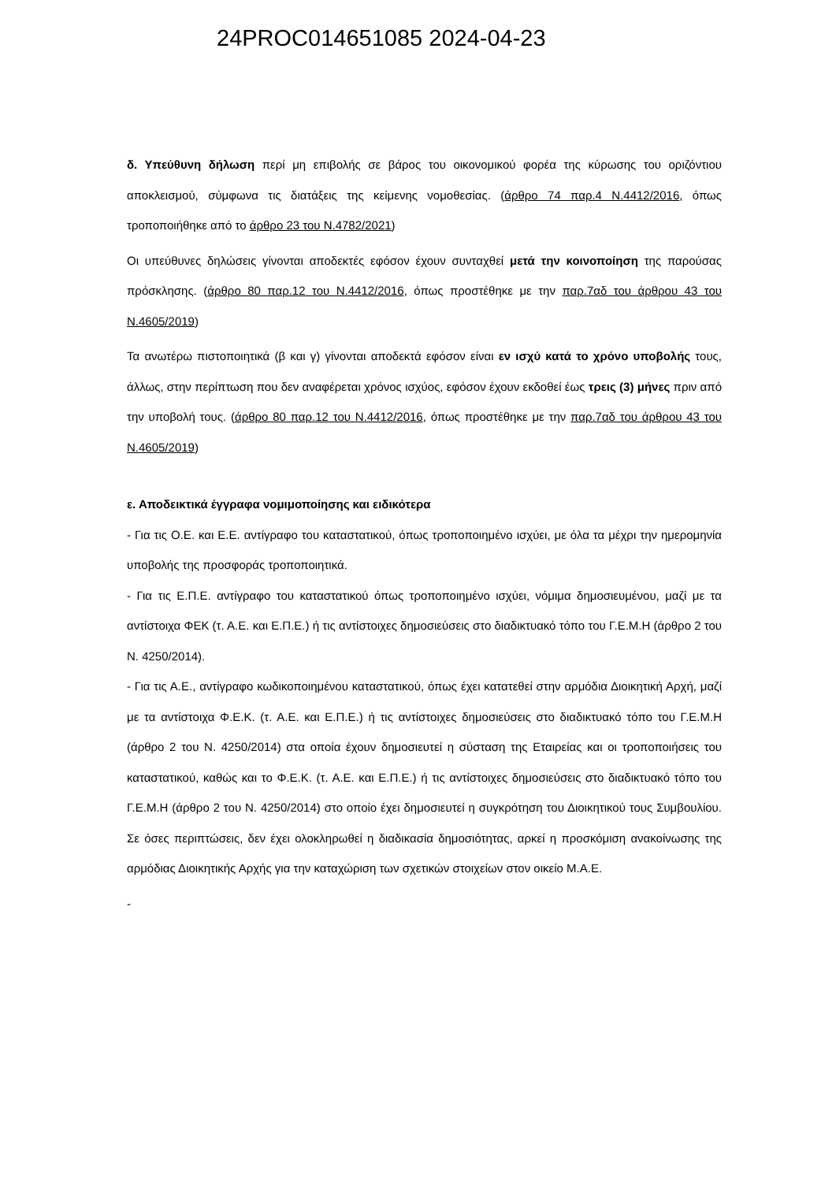24PROC014651085 2024-04-23
δ. Υπεύθυνη δήλωση περί μη επιβολής σε βάρος του οικονομικού φορέα της κύρωσης του οριζόντιου αποκλεισμού, σύμφωνα τις διατάξεις της κείμενης νομοθεσίας. (άρθρο 74 παρ.4 Ν.4412/2016, όπως τροποποιήθηκε από το άρθρο 23 του Ν.4782/2021)
Οι υπεύθυνες δηλώσεις γίνονται αποδεκτές εφόσον έχουν συνταχθεί μετά την κοινοποίηση της παρούσας πρόσκλησης. (άρθρο 80 παρ.12 του Ν.4412/2016, όπως προστέθηκε με την παρ.7αδ του άρθρου 43 του Ν.4605/2019)
Τα ανωτέρω πιστοποιητικά (β και γ) γίνονται αποδεκτά εφόσον είναι εν ισχύ κατά το χρόνο υποβολής τους, άλλως, στην περίπτωση που δεν αναφέρεται χρόνος ισχύος, εφόσον έχουν εκδοθεί έως τρεις (3) μήνες πριν από την υποβολή τους. (άρθρο 80 παρ.12 του Ν.4412/2016, όπως προστέθηκε με την παρ.7αδ του άρθρου 43 του Ν.4605/2019)
ε. Αποδεικτικά έγγραφα νομιμοποίησης και ειδικότερα
- Για τις Ο.Ε. και Ε.Ε. αντίγραφο του καταστατικού, όπως τροποποιημένο ισχύει, με όλα τα μέχρι την ημερομηνία υποβολής της προσφοράς τροποποιητικά.
- Για τις Ε.Π.Ε. αντίγραφο του καταστατικού όπως τροποποιημένο ισχύει, νόμιμα δημοσιευμένου, μαζί με τα αντίστοιχα ΦΕΚ (τ. Α.Ε. και Ε.Π.Ε.) ή τις αντίστοιχες δημοσιεύσεις στο διαδικτυακό τόπο του Γ.Ε.Μ.Η (άρθρο 2 του Ν. 4250/2014).
- Για τις Α.Ε., αντίγραφο κωδικοποιημένου καταστατικού, όπως έχει κατατεθεί στην αρμόδια Διοικητική Αρχή, μαζί με τα αντίστοιχα Φ.Ε.Κ. (τ. Α.Ε. και Ε.Π.Ε.) ή τις αντίστοιχες δημοσιεύσεις στο διαδικτυακό τόπο του Γ.Ε.Μ.Η (άρθρο 2 του Ν. 4250/2014) στα οποία έχουν δημοσιευτεί η σύσταση της Εταιρείας και οι τροποποιήσεις του καταστατικού, καθώς και το Φ.Ε.Κ. (τ. Α.Ε. και Ε.Π.Ε.) ή τις αντίστοιχες δημοσιεύσεις στο διαδικτυακό τόπο του Γ.Ε.Μ.Η (άρθρο 2 του Ν. 4250/2014) στο οποίο έχει δημοσιευτεί η συγκρότηση του Διοικητικού τους Συμβουλίου. Σε όσες περιπτώσεις, δεν έχει ολοκληρωθεί η διαδικασία δημοσιότητας, αρκεί η προσκόμιση ανακοίνωσης της αρμόδιας Διοικητικής Αρχής για την καταχώριση των σχετικών στοιχείων στον οικείο Μ.Α.Ε.
-